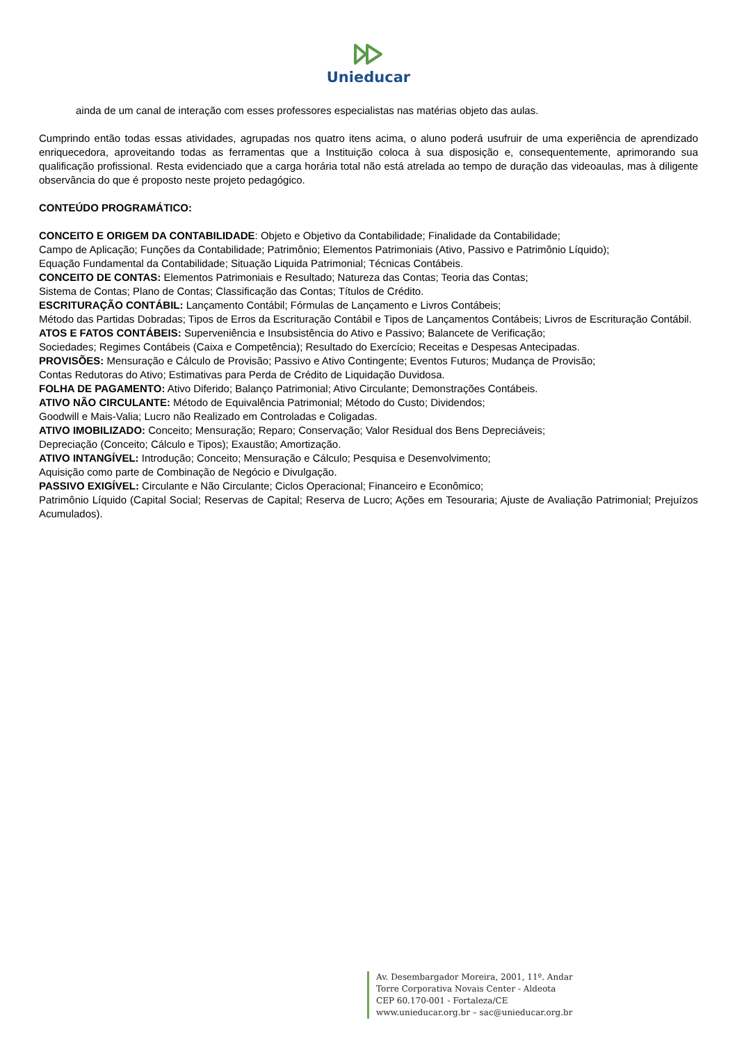Unieducar
ainda de um canal de interação com esses professores especialistas nas matérias objeto das aulas.
Cumprindo então todas essas atividades, agrupadas nos quatro itens acima, o aluno poderá usufruir de uma experiência de aprendizado enriquecedora, aproveitando todas as ferramentas que a Instituição coloca à sua disposição e, consequentemente, aprimorando sua qualificação profissional. Resta evidenciado que a carga horária total não está atrelada ao tempo de duração das videoaulas, mas à diligente observância do que é proposto neste projeto pedagógico.
CONTEÚDO PROGRAMÁTICO:
CONCEITO E ORIGEM DA CONTABILIDADE: Objeto e Objetivo da Contabilidade; Finalidade da Contabilidade;
Campo de Aplicação; Funções da Contabilidade; Patrimônio; Elementos Patrimoniais (Ativo, Passivo e Patrimônio Líquido);
Equação Fundamental da Contabilidade; Situação Liquida Patrimonial; Técnicas Contábeis.
CONCEITO DE CONTAS: Elementos Patrimoniais e Resultado; Natureza das Contas; Teoria das Contas;
Sistema de Contas; Plano de Contas; Classificação das Contas; Títulos de Crédito.
ESCRITURAÇÃO CONTÁBIL: Lançamento Contábil; Fórmulas de Lançamento e Livros Contábeis;
Método das Partidas Dobradas; Tipos de Erros da Escrituração Contábil e Tipos de Lançamentos Contábeis; Livros de Escrituração Contábil.
ATOS E FATOS CONTÁBEIS: Superveniência e Insubsistência do Ativo e Passivo; Balancete de Verificação;
Sociedades; Regimes Contábeis (Caixa e Competência); Resultado do Exercício; Receitas e Despesas Antecipadas.
PROVISÕES: Mensuração e Cálculo de Provisão; Passivo e Ativo Contingente; Eventos Futuros; Mudança de Provisão;
Contas Redutoras do Ativo; Estimativas para Perda de Crédito de Liquidação Duvidosa.
FOLHA DE PAGAMENTO: Ativo Diferido; Balanço Patrimonial; Ativo Circulante; Demonstrações Contábeis.
ATIVO NÃO CIRCULANTE: Método de Equivalência Patrimonial; Método do Custo; Dividendos;
Goodwill e Mais-Valia; Lucro não Realizado em Controladas e Coligadas.
ATIVO IMOBILIZADO: Conceito; Mensuração; Reparo; Conservação; Valor Residual dos Bens Depreciáveis;
Depreciação (Conceito; Cálculo e Tipos); Exaustão; Amortização.
ATIVO INTANGÍVEL: Introdução; Conceito; Mensuração e Cálculo; Pesquisa e Desenvolvimento;
Aquisição como parte de Combinação de Negócio e Divulgação.
PASSIVO EXIGÍVEL: Circulante e Não Circulante; Ciclos Operacional; Financeiro e Econômico;
Patrimônio Líquido (Capital Social; Reservas de Capital; Reserva de Lucro; Ações em Tesouraria; Ajuste de Avaliação Patrimonial; Prejuízos Acumulados).
Av. Desembargador Moreira, 2001, 11º. Andar
Torre Corporativa Novais Center - Aldeota
CEP 60.170-001 - Fortaleza/CE
www.unieducar.org.br – sac@unieducar.org.br